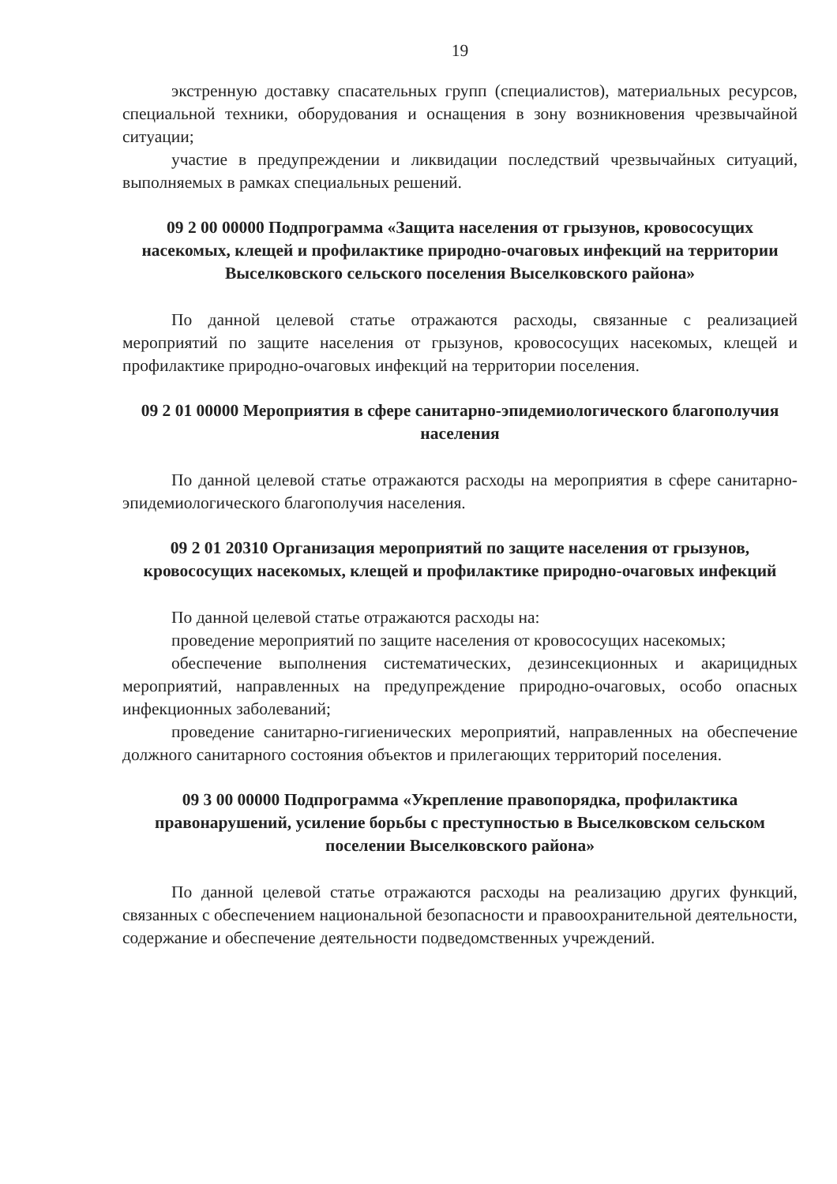19
экстренную доставку спасательных групп (специалистов), материальных ресурсов, специальной техники, оборудования и оснащения в зону возникновения чрезвычайной ситуации;
участие в предупреждении и ликвидации последствий чрезвычайных ситуаций, выполняемых в рамках специальных решений.
09 2 00 00000 Подпрограмма «Защита населения от грызунов, кровососущих насекомых, клещей и профилактике природно-очаговых инфекций на территории Выселковского сельского поселения Выселковского района»
По данной целевой статье отражаются расходы, связанные с реализацией мероприятий по защите населения от грызунов, кровососущих насекомых, клещей и профилактике природно-очаговых инфекций на территории поселения.
09 2 01 00000 Мероприятия в сфере санитарно-эпидемиологического благополучия населения
По данной целевой статье отражаются расходы на мероприятия в сфере санитарно-эпидемиологического благополучия населения.
09 2 01 20310 Организация мероприятий по защите населения от грызунов, кровососущих насекомых, клещей и профилактике природно-очаговых инфекций
По данной целевой статье отражаются расходы на:
проведение мероприятий по защите населения от кровососущих насекомых;
обеспечение выполнения систематических, дезинсекционных и акарицидных мероприятий, направленных на предупреждение природно-очаговых, особо опасных инфекционных заболеваний;
проведение санитарно-гигиенических мероприятий, направленных на обеспечение должного санитарного состояния объектов и прилегающих территорий поселения.
09 3 00 00000 Подпрограмма «Укрепление правопорядка, профилактика правонарушений, усиление борьбы с преступностью в Выселковском сельском поселении Выселковского района»
По данной целевой статье отражаются расходы на реализацию других функций, связанных с обеспечением национальной безопасности и правоохранительной деятельности, содержание и обеспечение деятельности подведомственных учреждений.